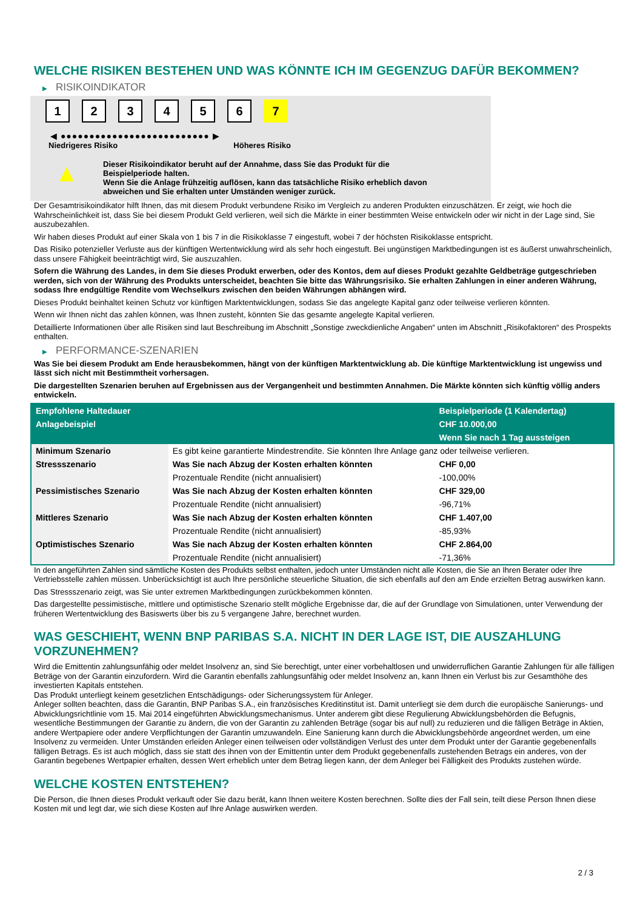WELCHE RISIKEN BESTEHEN UND WAS KÖNNTE ICH IM GEGENZUG DAFÜR BEKOMMEN?
▶ RISIKOINDIKATOR
1 2 3 4 5 6 7
◀ ●●●●●●●●●●●●●●●●●●●●●●●●●● ▶
Niedrigeres Risiko Höheres Risiko
▲
Dieser Risikoindikator beruht auf der Annahme, dass Sie das Produkt für die
Beispielperiode halten.
Wenn Sie die Anlage frühzeitig auflösen, kann das tatsächliche Risiko erheblich davon
abweichen und Sie erhalten unter Umständen weniger zurück.
Der Gesamtrisikoindikator hilft Ihnen, das mit diesem Produkt verbundene Risiko im Vergleich zu anderen Produkten einzuschätzen. Er zeigt, wie hoch die Wahrscheinlichkeit ist, dass Sie bei diesem Produkt Geld verlieren, weil sich die Märkte in einer bestimmten Weise entwickeln oder wir nicht in der Lage sind, Sie auszubezahlen.
Wir haben dieses Produkt auf einer Skala von 1 bis 7 in die Risikoklasse 7 eingestuft, wobei 7 der höchsten Risikoklasse entspricht.
Das Risiko potenzieller Verluste aus der künftigen Wertentwicklung wird als sehr hoch eingestuft. Bei ungünstigen Marktbedingungen ist es äußerst unwahrscheinlich, dass unsere Fähigkeit beeinträchtigt wird, Sie auszuzahlen.
Sofern die Währung des Landes, in dem Sie dieses Produkt erwerben, oder des Kontos, dem auf dieses Produkt gezahlte Geldbeträge gutgeschrieben werden, sich von der Währung des Produkts unterscheidet, beachten Sie bitte das Währungsrisiko. Sie erhalten Zahlungen in einer anderen Währung, sodass Ihre endgültige Rendite vom Wechselkurs zwischen den beiden Währungen abhängen wird.
Dieses Produkt beinhaltet keinen Schutz vor künftigen Marktentwicklungen, sodass Sie das angelegte Kapital ganz oder teilweise verlieren könnten.
Wenn wir Ihnen nicht das zahlen können, was Ihnen zusteht, könnten Sie das gesamte angelegte Kapital verlieren.
Detaillierte Informationen über alle Risiken sind laut Beschreibung im Abschnitt „Sonstige zweckdienliche Angaben“ unten im Abschnitt „Risikofaktoren“ des Prospekts enthalten.
▶ PERFORMANCE-SZENARIEN
Was Sie bei diesem Produkt am Ende herausbekommen, hängt von der künftigen Marktentwicklung ab. Die künftige Marktentwicklung ist ungewiss und lässt sich nicht mit Bestimmtheit vorhersagen.
Die dargestellten Szenarien beruhen auf Ergebnissen aus der Vergangenheit und bestimmten Annahmen. Die Märkte könnten sich künftig völlig anders entwickeln.
| Empfohlene Haltedauer | | Beispielperiode (1 Kalendertag) |
| --- | --- | --- |
| Anlagebeispiel | | CHF 10.000,00 |
| | | Wenn Sie nach 1 Tag aussteigen |
| Minimum Szenario | Es gibt keine garantierte Mindestrendite. Sie könnten Ihre Anlage ganz oder teilweise verlieren. | |
| Stressszenario | Was Sie nach Abzug der Kosten erhalten könnten | CHF 0,00 |
| | Prozentuale Rendite (nicht annualisiert) | -100,00% |
| Pessimistisches Szenario | Was Sie nach Abzug der Kosten erhalten könnten | CHF 329,00 |
| | Prozentuale Rendite (nicht annualisiert) | -96,71% |
| Mittleres Szenario | Was Sie nach Abzug der Kosten erhalten könnten | CHF 1.407,00 |
| | Prozentuale Rendite (nicht annualisiert) | -85,93% |
| Optimistisches Szenario | Was Sie nach Abzug der Kosten erhalten könnten | CHF 2.864,00 |
| | Prozentuale Rendite (nicht annualisiert) | -71,36% |
In den angeführten Zahlen sind sämtliche Kosten des Produkts selbst enthalten, jedoch unter Umständen nicht alle Kosten, die Sie an Ihren Berater oder Ihre Vertriebsstelle zahlen müssen. Unberücksichtigt ist auch Ihre persönliche steuerliche Situation, die sich ebenfalls auf den am Ende erzielten Betrag auswirken kann.
Das Stressszenario zeigt, was Sie unter extremen Marktbedingungen zurückbekommen könnten.
Das dargestellte pessimistische, mittlere und optimistische Szenario stellt mögliche Ergebnisse dar, die auf der Grundlage von Simulationen, unter Verwendung der früheren Wertentwicklung des Basiswerts über bis zu 5 vergangene Jahre, berechnet wurden.
WAS GESCHIEHT, WENN BNP PARIBAS S.A. NICHT IN DER LAGE IST, DIE AUSZAHLUNG VORZUNEHMEN?
Wird die Emittentin zahlungsunfähig oder meldet Insolvenz an, sind Sie berechtigt, unter einer vorbehaltlosen und unwiderruflichen Garantie Zahlungen für alle fälligen Beträge von der Garantin einzufordern. Wird die Garantin ebenfalls zahlungsunfähig oder meldet Insolvenz an, kann Ihnen ein Verlust bis zur Gesamthöhe des investierten Kapitals entstehen.
Das Produkt unterliegt keinem gesetzlichen Entschädigungs- oder Sicherungssystem für Anleger.
Anleger sollten beachten, dass die Garantin, BNP Paribas S.A., ein französisches Kreditinstitut ist. Damit unterliegt sie dem durch die europäische Sanierungs- und Abwicklungsrichtlinie vom 15. Mai 2014 eingeführten Abwicklungsmechanismus. Unter anderem gibt diese Regulierung Abwicklungsbehörden die Befugnis, wesentliche Bestimmungen der Garantie zu ändern, die von der Garantin zu zahlenden Beträge (sogar bis auf null) zu reduzieren und die fälligen Beträge in Aktien, andere Wertpapiere oder andere Verpflichtungen der Garantin umzuwandeln. Eine Sanierung kann durch die Abwicklungsbehörde angeordnet werden, um eine Insolvenz zu vermeiden. Unter Umständen erleiden Anleger einen teilweisen oder vollständigen Verlust des unter dem Produkt unter der Garantie gegebenenfalls fälligen Betrags. Es ist auch möglich, dass sie statt des ihnen von der Emittentin unter dem Produkt gegebenenfalls zustehenden Betrags ein anderes, von der Garantin begebenes Wertpapier erhalten, dessen Wert erheblich unter dem Betrag liegen kann, der dem Anleger bei Fälligkeit des Produkts zustehen würde.
WELCHE KOSTEN ENTSTEHEN?
Die Person, die Ihnen dieses Produkt verkauft oder Sie dazu berät, kann Ihnen weitere Kosten berechnen. Sollte dies der Fall sein, teilt diese Person Ihnen diese Kosten mit und legt dar, wie sich diese Kosten auf Ihre Anlage auswirken werden.
2 / 3